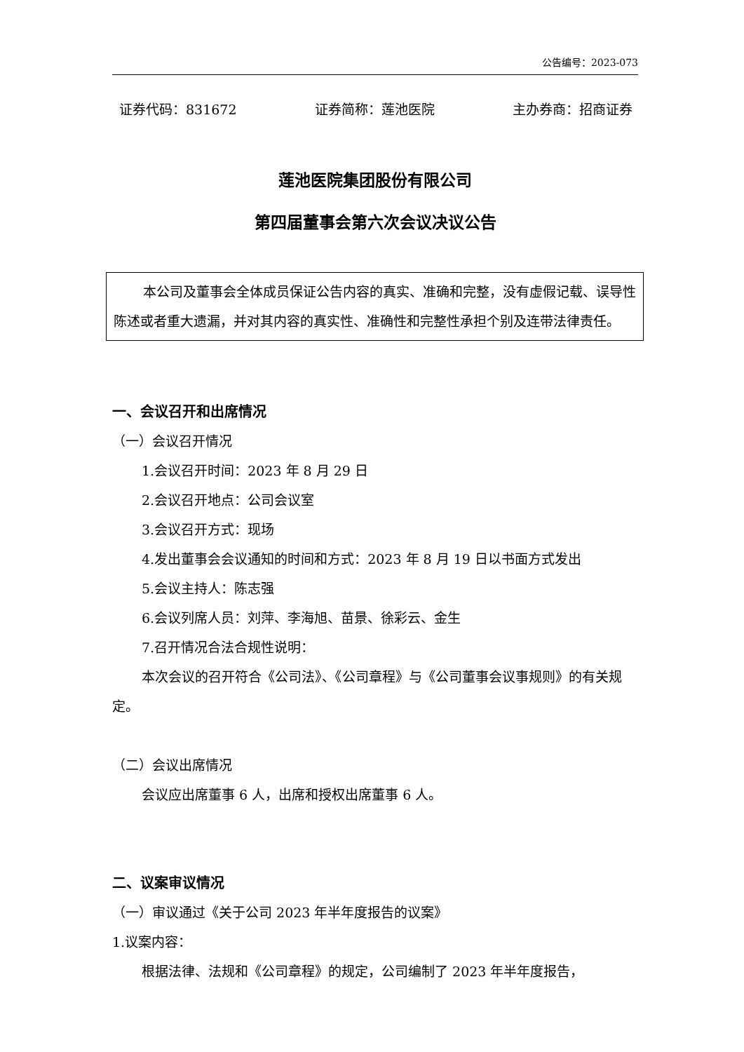公告编号：2023-073
证券代码：831672 证券简称：莲池医院 主办券商：招商证券
莲池医院集团股份有限公司
第四届董事会第六次会议决议公告
本公司及董事会全体成员保证公告内容的真实、准确和完整，没有虚假记载、误导性陈述或者重大遗漏，并对其内容的真实性、准确性和完整性承担个别及连带法律责任。
一、会议召开和出席情况
（一）会议召开情况
1.会议召开时间：2023 年 8 月 29 日
2.会议召开地点：公司会议室
3.会议召开方式：现场
4.发出董事会会议通知的时间和方式：2023 年 8 月 19 日以书面方式发出
5.会议主持人：陈志强
6.会议列席人员：刘萍、李海旭、苗景、徐彩云、金生
7.召开情况合法合规性说明：
本次会议的召开符合《公司法》、《公司章程》与《公司董事会议事规则》的有关规定。
（二）会议出席情况
会议应出席董事 6 人，出席和授权出席董事 6 人。
二、议案审议情况
（一）审议通过《关于公司 2023 年半年度报告的议案》
1.议案内容：
根据法律、法规和《公司章程》的规定，公司编制了 2023 年半年度报告，